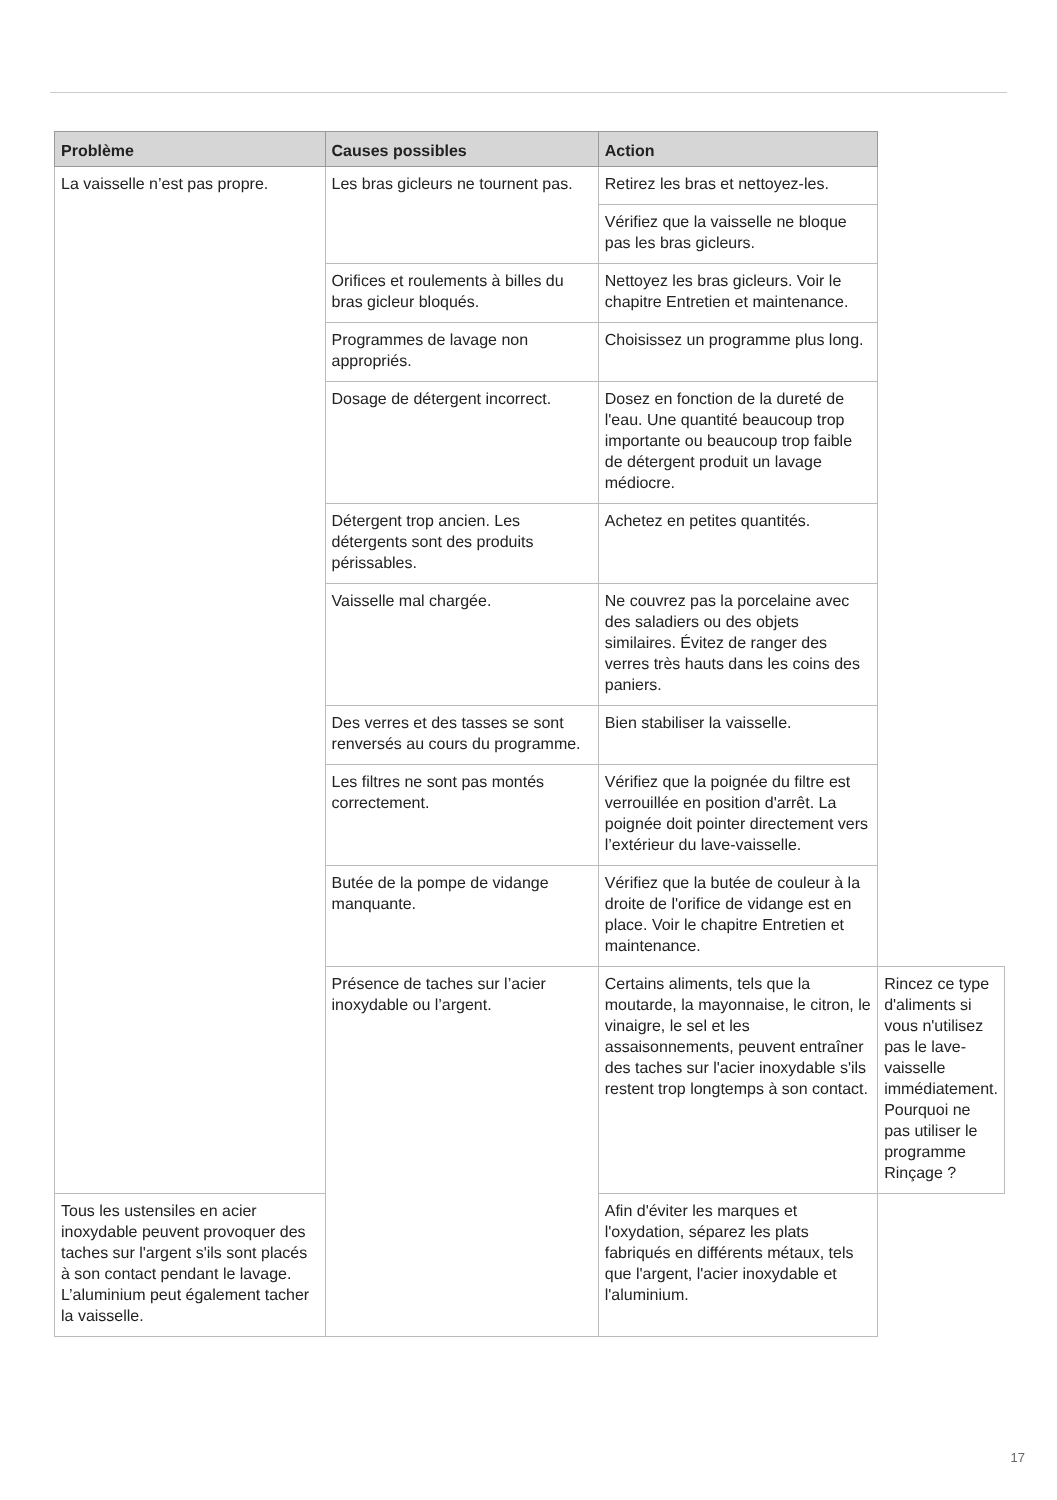| Problème | Causes possibles | Action | |
| --- | --- | --- | --- |
| La vaisselle n’est pas propre. | Les bras gicleurs ne tournent pas. | Retirez les bras et nettoyez-les. | |
| | | Vérifiez que la vaisselle ne bloque pas les bras gicleurs. | |
| | Orifices et roulements à billes du bras gicleur bloqués. | Nettoyez les bras gicleurs. Voir le chapitre Entretien et maintenance. | |
| | Programmes de lavage non appropriés. | Choisissez un programme plus long. | |
| | Dosage de détergent incorrect. | Dosez en fonction de la dureté de l'eau. Une quantité beaucoup trop importante ou beaucoup trop faible de détergent produit un lavage médiocre. | |
| | Détergent trop ancien. Les détergents sont des produits périssables. | Achetez en petites quantités. | |
| | Vaisselle mal chargée. | Ne couvrez pas la porcelaine avec des saladiers ou des objets similaires. Évitez de ranger des verres très hauts dans les coins des paniers. | |
| | Des verres et des tasses se sont renversés au cours du programme. | Bien stabiliser la vaisselle. | |
| | Les filtres ne sont pas montés correctement. | Vérifiez que la poignée du filtre est verrouillée en position d'arrêt. La poignée doit pointer directement vers l’extérieur du lave-vaisselle. | |
| | Butée de la pompe de vidange manquante. | Vérifiez que la butée de couleur à la droite de l'orifice de vidange est en place. Voir le chapitre Entretien et maintenance. | |
| | Présence de taches sur l’acier inoxydable ou l’argent. | Certains aliments, tels que la moutarde, la mayonnaise, le citron, le vinaigre, le sel et les assaisonnements, peuvent entraîner des taches sur l'acier inoxydable s'ils restent trop longtemps à son contact. | Rincez ce type d'aliments si vous n'utilisez pas le lave-vaisselle immédiatement. Pourquoi ne pas utiliser le programme Rinçage ? |
| Tous les ustensiles en acier inoxydable peuvent provoquer des taches sur l'argent s'ils sont placés à son contact pendant le lavage. L’aluminium peut également tacher la vaisselle. | | Afin d'éviter les marques et l'oxydation, séparez les plats fabriqués en différents métaux, tels que l'argent, l'acier inoxydable et l'aluminium. | |
17